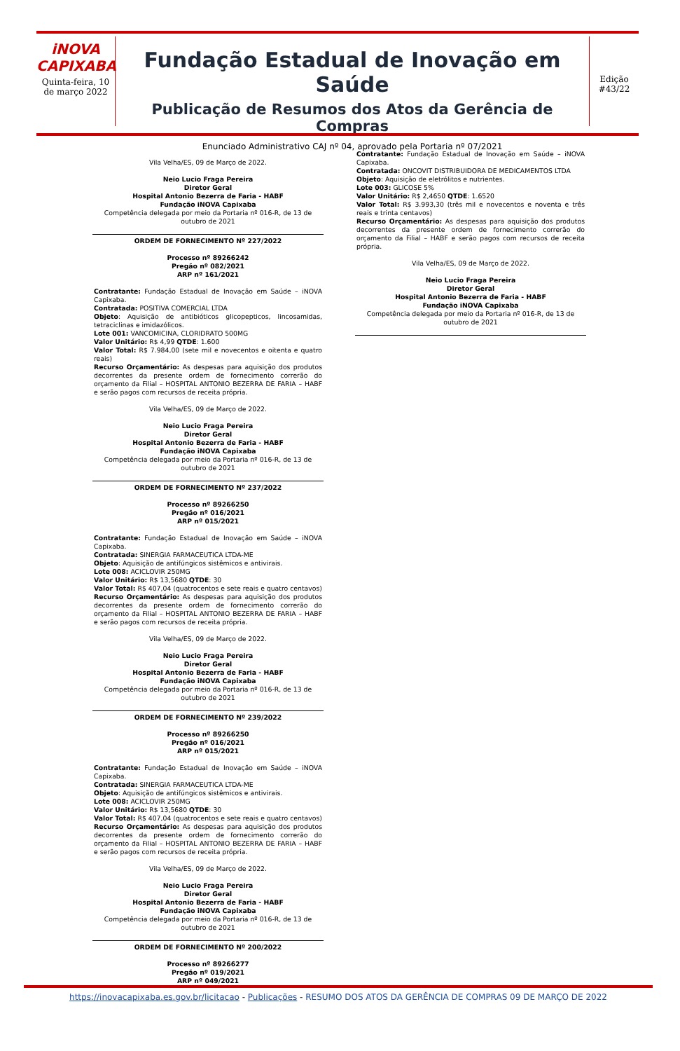iNOVA CAPIXABA
Quinta-feira, 10 de março 2022
Fundação Estadual de Inovação em Saúde
Publicação de Resumos dos Atos da Gerência de Compras
Enunciado Administrativo CAJ nº 04, aprovado pela Portaria nº 07/2021
Edição #43/22
Vila Velha/ES, 09 de Março de 2022.
Neio Lucio Fraga Pereira
Diretor Geral
Hospital Antonio Bezerra de Faria - HABF
Fundação iNOVA Capixaba
Competência delegada por meio da Portaria nº 016-R, de 13 de outubro de 2021
ORDEM DE FORNECIMENTO Nº 227/2022
Processo nº 89266242
Pregão nº 082/2021
ARP nº 161/2021
Contratante: Fundação Estadual de Inovação em Saúde – iNOVA Capixaba.
Contratada: POSITIVA COMERCIAL LTDA
Objeto: Aquisição de antibióticos glicopepticos, lincosamidas, tetraciclinas e imidazólicos.
Lote 001: VANCOMICINA, CLORIDRATO 500MG
Valor Unitário: R$ 4,99 QTDE: 1.600
Valor Total: R$ 7.984,00 (sete mil e novecentos e oitenta e quatro reais)
Recurso Orçamentário: As despesas para aquisição dos produtos decorrentes da presente ordem de fornecimento correrão do orçamento da Filial – HOSPITAL ANTONIO BEZERRA DE FARIA – HABF e serão pagos com recursos de receita própria.
Vila Velha/ES, 09 de Março de 2022.
Neio Lucio Fraga Pereira
Diretor Geral
Hospital Antonio Bezerra de Faria - HABF
Fundação iNOVA Capixaba
Competência delegada por meio da Portaria nº 016-R, de 13 de outubro de 2021
ORDEM DE FORNECIMENTO Nº 237/2022
Processo nº 89266250
Pregão nº 016/2021
ARP nº 015/2021
Contratante: Fundação Estadual de Inovação em Saúde – iNOVA Capixaba.
Contratada: SINERGIA FARMACEUTICA LTDA-ME
Objeto: Aquisição de antifúngicos sistêmicos e antivirais.
Lote 008: ACICLOVIR 250MG
Valor Unitário: R$ 13,5680 QTDE: 30
Valor Total: R$ 407,04 (quatrocentos e sete reais e quatro centavos)
Recurso Orçamentário: As despesas para aquisição dos produtos decorrentes da presente ordem de fornecimento correrão do orçamento da Filial – HOSPITAL ANTONIO BEZERRA DE FARIA – HABF e serão pagos com recursos de receita própria.
Vila Velha/ES, 09 de Março de 2022.
Neio Lucio Fraga Pereira
Diretor Geral
Hospital Antonio Bezerra de Faria - HABF
Fundação iNOVA Capixaba
Competência delegada por meio da Portaria nº 016-R, de 13 de outubro de 2021
ORDEM DE FORNECIMENTO Nº 239/2022
Processo nº 89266250
Pregão nº 016/2021
ARP nº 015/2021
Contratante: Fundação Estadual de Inovação em Saúde – iNOVA Capixaba.
Contratada: SINERGIA FARMACEUTICA LTDA-ME
Objeto: Aquisição de antifúngicos sistêmicos e antivirais.
Lote 008: ACICLOVIR 250MG
Valor Unitário: R$ 13,5680 QTDE: 30
Valor Total: R$ 407,04 (quatrocentos e sete reais e quatro centavos)
Recurso Orçamentário: As despesas para aquisição dos produtos decorrentes da presente ordem de fornecimento correrão do orçamento da Filial – HOSPITAL ANTONIO BEZERRA DE FARIA – HABF e serão pagos com recursos de receita própria.
Vila Velha/ES, 09 de Março de 2022.
Neio Lucio Fraga Pereira
Diretor Geral
Hospital Antonio Bezerra de Faria - HABF
Fundação iNOVA Capixaba
Competência delegada por meio da Portaria nº 016-R, de 13 de outubro de 2021
ORDEM DE FORNECIMENTO Nº 200/2022
Processo nº 89266277
Pregão nº 019/2021
ARP nº 049/2021
Contratante: Fundação Estadual de Inovação em Saúde – iNOVA Capixaba.
Contratada: ONCOVIT DISTRIBUIDORA DE MEDICAMENTOS LTDA
Objeto: Aquisição de eletrólitos e nutrientes.
Lote 003: GLICOSE 5%
Valor Unitário: R$ 2,4650 QTDE: 1.6520
Valor Total: R$ 3.993,30 (três mil e novecentos e noventa e três reais e trinta centavos)
Recurso Orçamentário: As despesas para aquisição dos produtos decorrentes da presente ordem de fornecimento correrão do orçamento da Filial – HABF e serão pagos com recursos de receita própria.
Vila Velha/ES, 09 de Março de 2022.
Neio Lucio Fraga Pereira
Diretor Geral
Hospital Antonio Bezerra de Faria - HABF
Fundação iNOVA Capixaba
Competência delegada por meio da Portaria nº 016-R, de 13 de outubro de 2021
https://inovacapixaba.es.gov.br/licitacao - Publicações - RESUMO DOS ATOS DA GERÊNCIA DE COMPRAS 09 DE MARÇO DE 2022